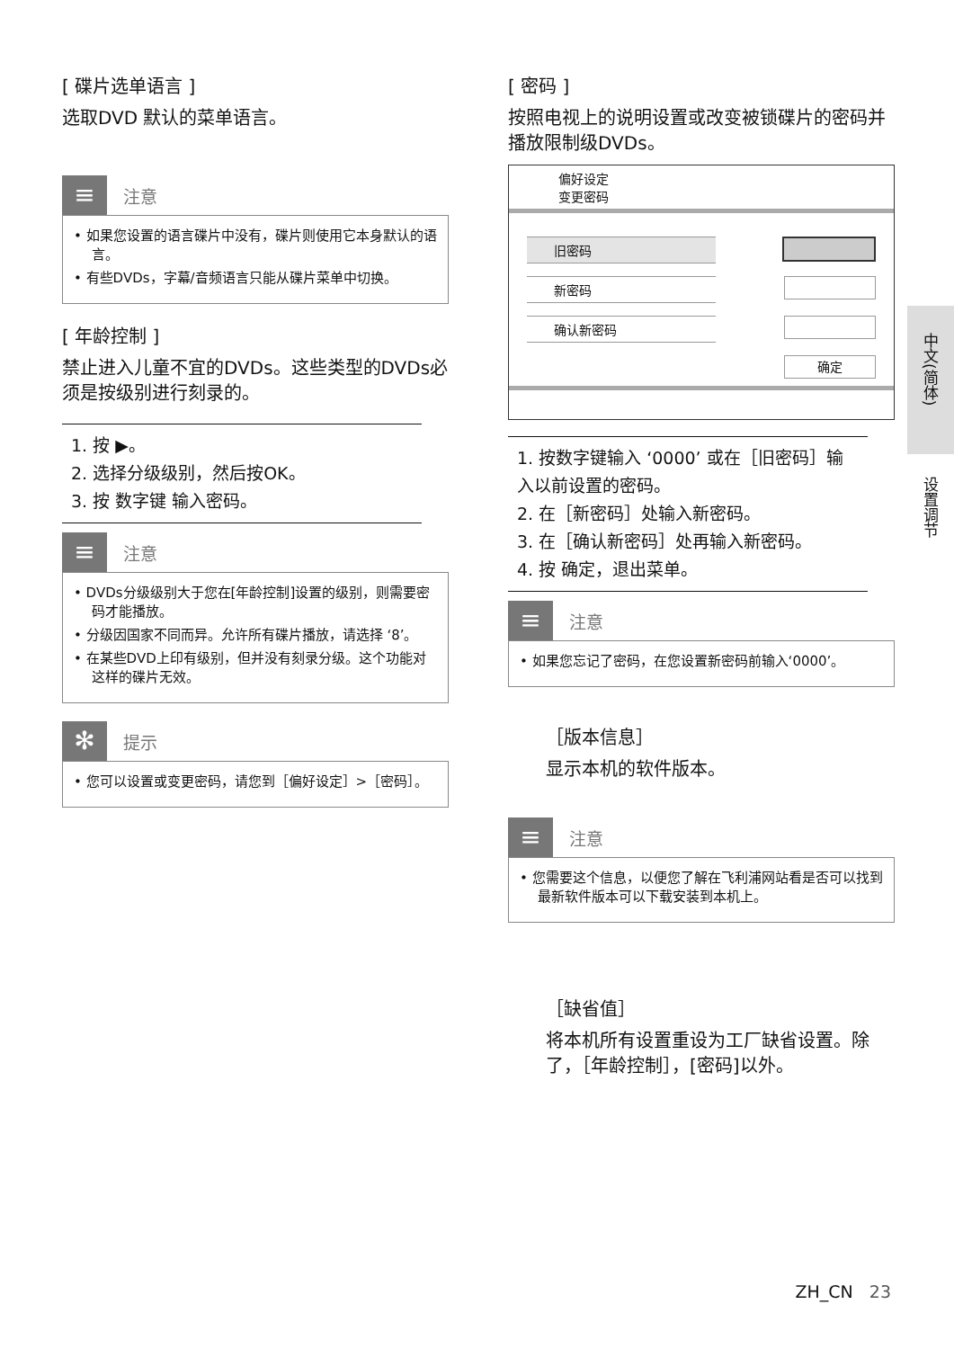[ 碟片选单语言 ]
选取DVD 默认的菜单语言。
≡
注意
• 如果您设置的语言碟片中没有，碟片则使用它本身默认的语言。
• 有些DVDs，字幕/音频语言只能从碟片菜单中切换。
[ 年龄控制 ]
禁止进入儿童不宜的DVDs。这些类型的DVDs必须是按级别进行刻录的。
1. 按 ▶。
2. 选择分级级别，然后按OK。
3. 按 数字键 输入密码。
≡
注意
• DVDs分级级别大于您在[年龄控制]设置的级别，则需要密码才能播放。
• 分级因国家不同而异。允许所有碟片播放，请选择 ‘8’。
• 在某些DVD上印有级别，但并没有刻录分级。这个功能对这样的碟片无效。
✻
提示
• 您可以设置或变更密码，请您到［偏好设定］>［密码］。
[ 密码 ]
按照电视上的说明设置或改变被锁碟片的密码并播放限制级DVDs。
偏好设定
变更密码
旧密码
新密码
确认新密码
确定
1. 按数字键输入 ‘0000’ 或在［旧密码］输入以前设置的密码。
2. 在［新密码］处输入新密码。
3. 在［确认新密码］处再输入新密码。
4. 按 确定，退出菜单。
≡
注意
• 如果您忘记了密码，在您设置新密码前输入‘0000’。
［版本信息］
显示本机的软件版本。
≡
注意
• 您需要这个信息，以便您了解在飞利浦网站看是否可以找到最新软件版本可以下载安装到本机上。
［缺省值］
将本机所有设置重设为工厂缺省设置。除了，［年龄控制］，[密码]以外。
中文(简体)
设置调节
ZH_CN 23